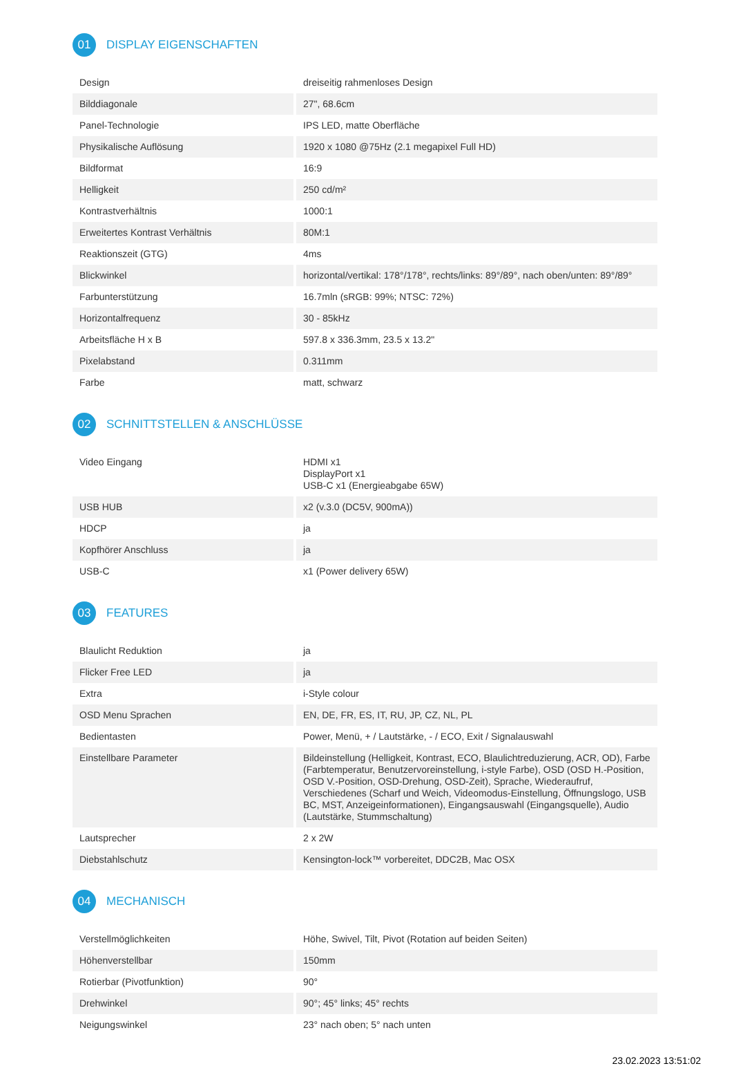01
DISPLAY EIGENSCHAFTEN
| Design | dreiseitig rahmenloses Design |
| Bilddiagonale | 27", 68.6cm |
| Panel-Technologie | IPS LED, matte Oberfläche |
| Physikalische Auflösung | 1920 x 1080 @75Hz (2.1 megapixel Full HD) |
| Bildformat | 16:9 |
| Helligkeit | 250 cd/m² |
| Kontrastverhältnis | 1000:1 |
| Erweitertes Kontrast Verhältnis | 80M:1 |
| Reaktionszeit (GTG) | 4ms |
| Blickwinkel | horizontal/vertikal: 178°/178°, rechts/links: 89°/89°, nach oben/unten: 89°/89° |
| Farbunterstützung | 16.7mln (sRGB: 99%; NTSC: 72%) |
| Horizontalfrequenz | 30 - 85kHz |
| Arbeitsfläche H x B | 597.8 x 336.3mm, 23.5 x 13.2" |
| Pixelabstand | 0.311mm |
| Farbe | matt, schwarz |
02
SCHNITTSTELLEN & ANSCHLÜSSE
| Video Eingang | HDMI x1 DisplayPort x1 USB-C x1 (Energieabgabe 65W) |
| USB HUB | x2 (v.3.0 (DC5V, 900mA)) |
| HDCP | ja |
| Kopfhörer Anschluss | ja |
| USB-C | x1 (Power delivery 65W) |
03
FEATURES
| Blaulicht Reduktion | ja |
| Flicker Free LED | ja |
| Extra | i-Style colour |
| OSD Menu Sprachen | EN, DE, FR, ES, IT, RU, JP, CZ, NL, PL |
| Bedientasten | Power, Menü, + / Lautstärke, - / ECO, Exit / Signalauswahl |
| Einstellbare Parameter | Bildeinstellung (Helligkeit, Kontrast, ECO, Blaulichtreduzierung, ACR, OD), Farbe (Farbtemperatur, Benutzervoreinstellung, i-style Farbe), OSD (OSD H.-Position, OSD V.-Position, OSD-Drehung, OSD-Zeit), Sprache, Wiederaufruf, Verschiedenes (Scharf und Weich, Videomodus-Einstellung, Öffnungslogo, USB BC, MST, Anzeigeinformationen), Eingangsauswahl (Eingangsquelle), Audio (Lautstärke, Stummschaltung) |
| Lautsprecher | 2 x 2W |
| Diebstahlschutz | Kensington-lock™ vorbereitet, DDC2B, Mac OSX |
04
MECHANISCH
| Verstellmöglichkeiten | Höhe, Swivel, Tilt, Pivot (Rotation auf beiden Seiten) |
| Höhenverstellbar | 150mm |
| Rotierbar (Pivotfunktion) | 90° |
| Drehwinkel | 90°; 45° links; 45° rechts |
| Neigungswinkel | 23° nach oben; 5° nach unten |
23.02.2023 13:51:02